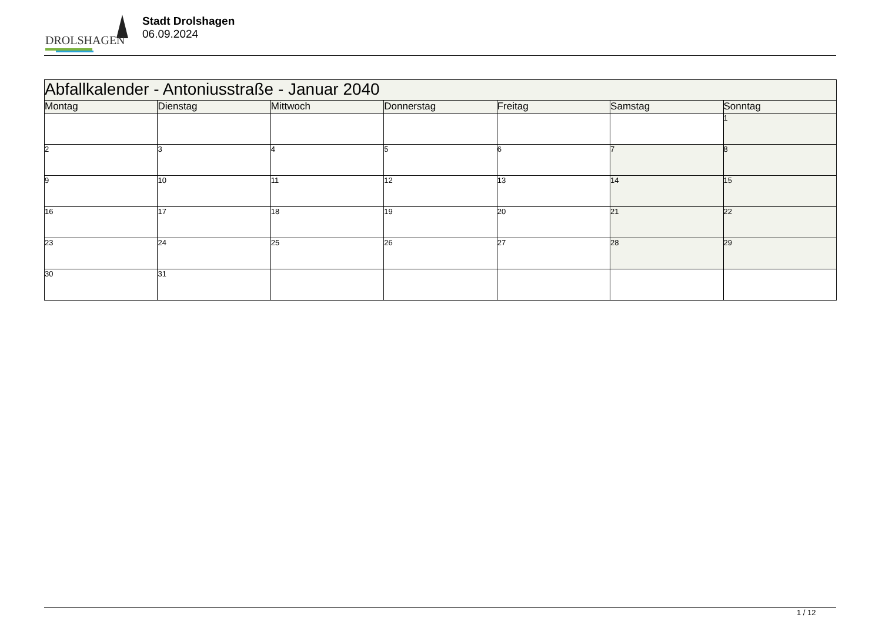DROLSHAGEN
Stadt Drolshagen
06.09.2024
| Abfallkalender - Antoniusstraße - Januar 2040 | | | | | | |
| --- | --- | --- | --- | --- | --- | --- |
| Montag | Dienstag | Mittwoch | Donnerstag | Freitag | Samstag | Sonntag |
| | | | | | | 1 |
| 2 | 3 | 4 | 5 | 6 | 7 | 8 |
| 9 | 10 | 11 | 12 | 13 | 14 | 15 |
| 16 | 17 | 18 | 19 | 20 | 21 | 22 |
| 23 | 24 | 25 | 26 | 27 | 28 | 29 |
| 30 | 31 | | | | | |
1 / 12